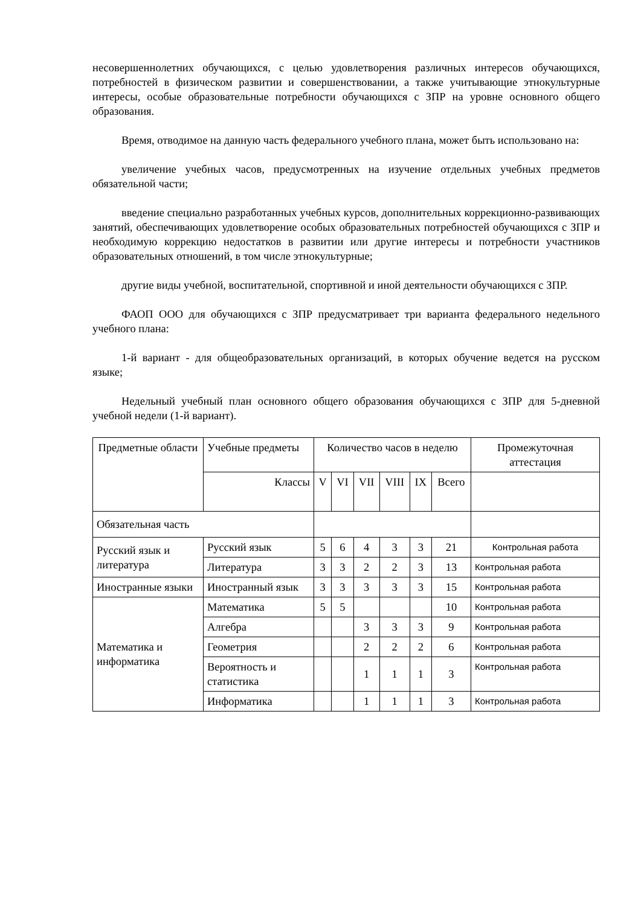несовершеннолетних обучающихся, с целью удовлетворения различных интересов обучающихся, потребностей в физическом развитии и совершенствовании, а также учитывающие этнокультурные интересы, особые образовательные потребности обучающихся с ЗПР на уровне основного общего образования.
Время, отводимое на данную часть федерального учебного плана, может быть использовано на:
увеличение учебных часов, предусмотренных на изучение отдельных учебных предметов обязательной части;
введение специально разработанных учебных курсов, дополнительных коррекционно-развивающих занятий, обеспечивающих удовлетворение особых образовательных потребностей обучающихся с ЗПР и необходимую коррекцию недостатков в развитии или другие интересы и потребности участников образовательных отношений, в том числе этнокультурные;
другие виды учебной, воспитательной, спортивной и иной деятельности обучающихся с ЗПР.
ФАОП ООО для обучающихся с ЗПР предусматривает три варианта федерального недельного учебного плана:
1-й вариант - для общеобразовательных организаций, в которых обучение ведется на русском языке;
Недельный учебный план основного общего образования обучающихся с ЗПР для 5-дневной учебной недели (1-й вариант).
| Предметные области | Учебные предметы | Количество часов в неделю | | | | | | Промежуточная аттестация |
| | Классы | V | VI | VII | VIII | IX | Всего | |
| Обязательная часть | | | | | | | | |
| Русский язык и литература | Русский язык | 5 | 6 | 4 | 3 | 3 | 21 | Контрольная работа |
| | Литература | 3 | 3 | 2 | 2 | 3 | 13 | Контрольная работа |
| Иностранные языки | Иностранный язык | 3 | 3 | 3 | 3 | 3 | 15 | Контрольная работа |
| Математика и информатика | Математика | 5 | 5 | | | | 10 | Контрольная работа |
| | Алгебра | | | 3 | 3 | 3 | 9 | Контрольная работа |
| | Геометрия | | | 2 | 2 | 2 | 6 | Контрольная работа |
| | Вероятность и статистика | | | 1 | 1 | 1 | 3 | Контрольная работа |
| | Информатика | | | 1 | 1 | 1 | 3 | Контрольная работа |